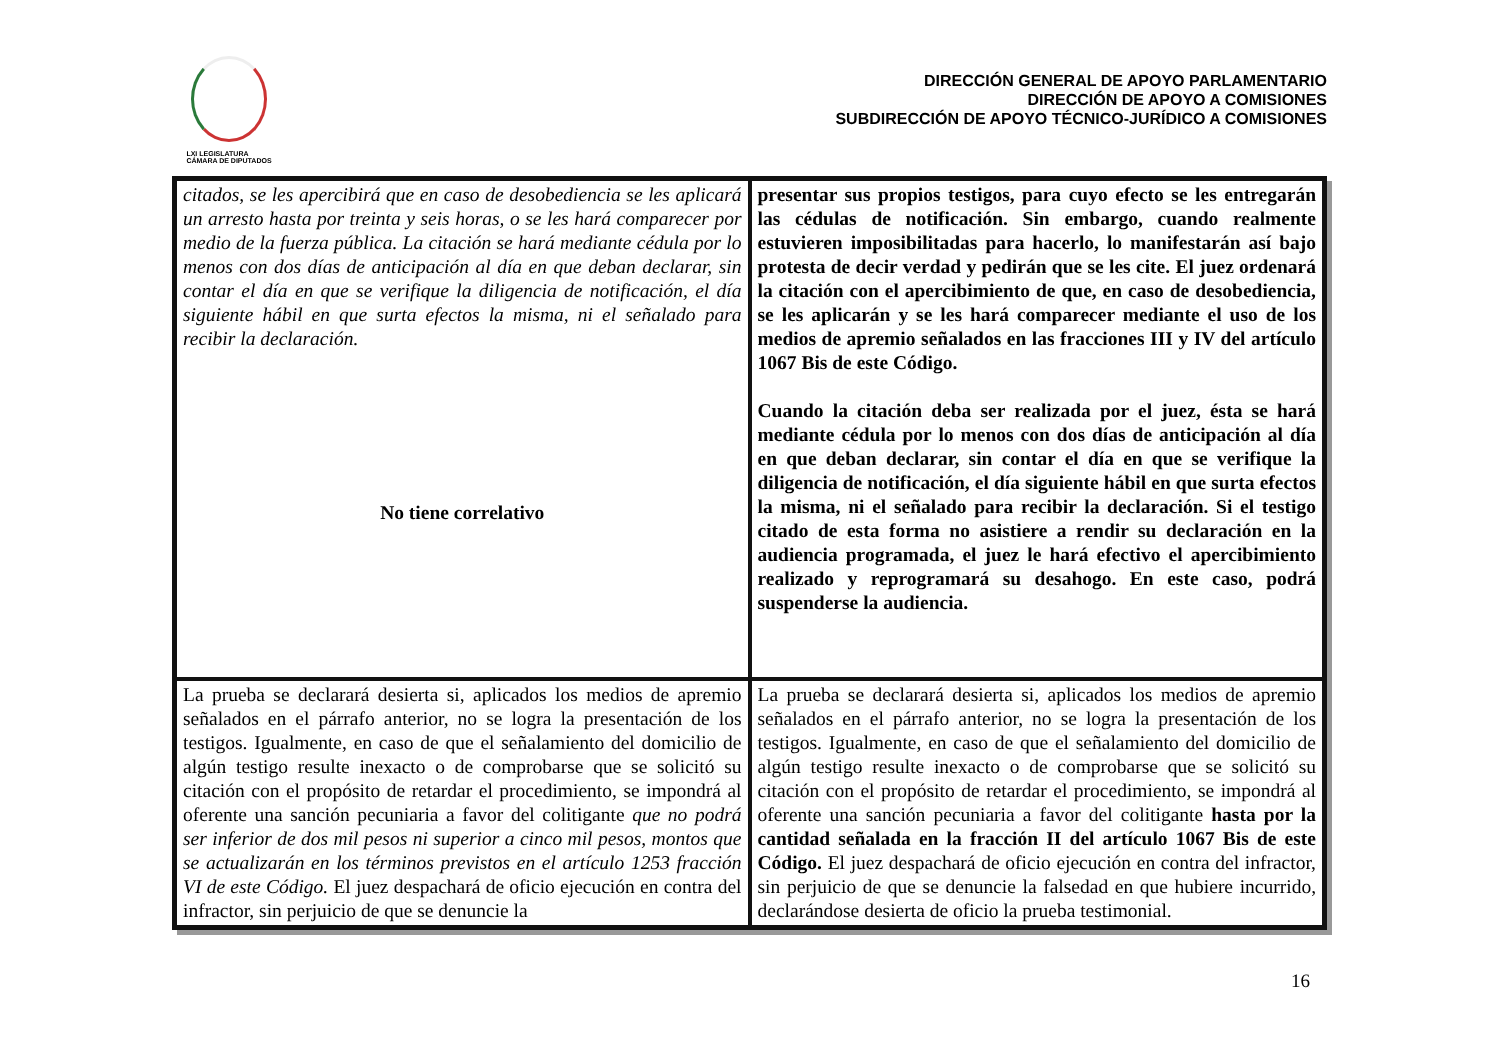LXI LEGISLATURA
CÁMARA DE DIPUTADOS
DIRECCIÓN GENERAL DE APOYO PARLAMENTARIO
DIRECCIÓN DE APOYO A COMISIONES
SUBDIRECCIÓN DE APOYO TÉCNICO-JURÍDICO A COMISIONES
| citados, se les apercibirá que en caso de desobediencia se les aplicará un arresto hasta por treinta y seis horas, o se les hará comparecer por medio de la fuerza pública. La citación se hará mediante cédula por lo menos con dos días de anticipación al día en que deban declarar, sin contar el día en que se verifique la diligencia de notificación, el día siguiente hábil en que surta efectos la misma, ni el señalado para recibir la declaración. No tiene correlativo | presentar sus propios testigos, para cuyo efecto se les entregarán las cédulas de notificación. Sin embargo, cuando realmente estuvieren imposibilitadas para hacerlo, lo manifestarán así bajo protesta de decir verdad y pedirán que se les cite. El juez ordenará la citación con el apercibimiento de que, en caso de desobediencia, se les aplicarán y se les hará comparecer mediante el uso de los medios de apremio señalados en las fracciones III y IV del artículo 1067 Bis de este Código. Cuando la citación deba ser realizada por el juez, ésta se hará mediante cédula por lo menos con dos días de anticipación al día en que deban declarar, sin contar el día en que se verifique la diligencia de notificación, el día siguiente hábil en que surta efectos la misma, ni el señalado para recibir la declaración. Si el testigo citado de esta forma no asistiere a rendir su declaración en la audiencia programada, el juez le hará efectivo el apercibimiento realizado y reprogramará su desahogo. En este caso, podrá suspenderse la audiencia. |
| La prueba se declarará desierta si, aplicados los medios de apremio señalados en el párrafo anterior, no se logra la presentación de los testigos. Igualmente, en caso de que el señalamiento del domicilio de algún testigo resulte inexacto o de comprobarse que se solicitó su citación con el propósito de retardar el procedimiento, se impondrá al oferente una sanción pecuniaria a favor del colitigante que no podrá ser inferior de dos mil pesos ni superior a cinco mil pesos, montos que se actualizarán en los términos previstos en el artículo 1253 fracción VI de este Código. El juez despachará de oficio ejecución en contra del infractor, sin perjuicio de que se denuncie la | La prueba se declarará desierta si, aplicados los medios de apremio señalados en el párrafo anterior, no se logra la presentación de los testigos. Igualmente, en caso de que el señalamiento del domicilio de algún testigo resulte inexacto o de comprobarse que se solicitó su citación con el propósito de retardar el procedimiento, se impondrá al oferente una sanción pecuniaria a favor del colitigante hasta por la cantidad señalada en la fracción II del artículo 1067 Bis de este Código. El juez despachará de oficio ejecución en contra del infractor, sin perjuicio de que se denuncie la falsedad en que hubiere incurrido, declarándose desierta de oficio la prueba testimonial. |
16